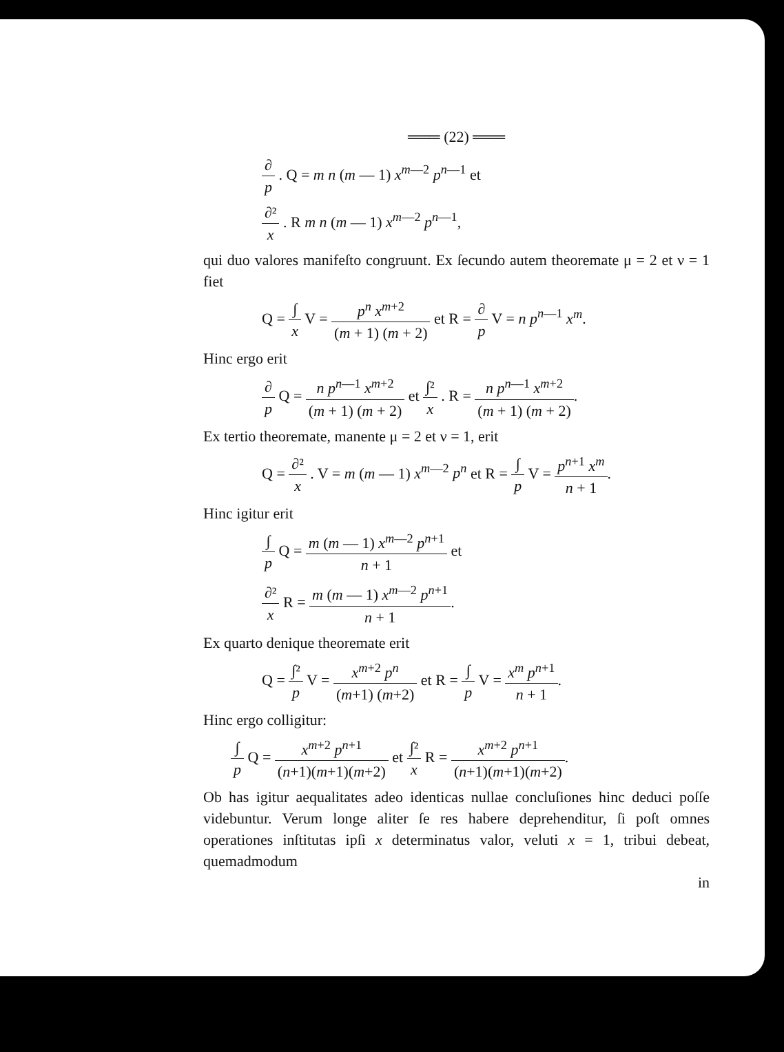═══ (22) ═══
∂ p . Q = m n (m — 1) x<sup>m—2</sup> p<sup>n—1</sup> et
∂² x . R m n (m — 1) x<sup>m—2</sup> p<sup>n—1</sup>,
qui duo valores manifeſto congruunt. Ex ſecundo autem theoremate μ = 2 et ν = 1 fiet
Q = ∫ x V = p<sup>n</sup> x<sup>m+2</sup> (m + 1) (m + 2) et R = ∂ p V = n p<sup>n—1</sup> x<sup>m</sup>.
Hinc ergo erit
∂ p Q = n p<sup>n—1</sup> x<sup>m+2</sup> (m + 1) (m + 2) et ∫² x . R = n p<sup>n—1</sup> x<sup>m+2</sup> (m + 1) (m + 2).
Ex tertio theoremate, manente μ = 2 et ν = 1, erit
Q = ∂² x . V = m (m — 1) x<sup>m—2</sup> p<sup>n</sup> et R = ∫ p V = p<sup>n+1</sup> x<sup>m</sup> n + 1.
Hinc igitur erit
∫ p Q = m (m — 1) x<sup>m—2</sup> p<sup>n+1</sup> n + 1 et
∂² x R = m (m — 1) x<sup>m—2</sup> p<sup>n+1</sup> n + 1.
Ex quarto denique theoremate erit
Q = ∫² p V = x<sup>m+2</sup> p<sup>n</sup> (m+1) (m+2) et R = ∫ p V = x<sup>m</sup> p<sup>n+1</sup> n + 1.
Hinc ergo colligitur:
∫ p Q = x<sup>m+2</sup> p<sup>n+1</sup> (n+1)(m+1)(m+2) et ∫² x R = x<sup>m+2</sup> p<sup>n+1</sup> (n+1)(m+1)(m+2).
Ob has igitur aequalitates adeo identicas nullae concluſiones hinc deduci poſſe videbuntur. Verum longe aliter ſe res habere deprehenditur, ſi poſt omnes operationes inſtitutas ipſi x determinatus valor, veluti x = 1, tribui debeat, quemadmodum
in